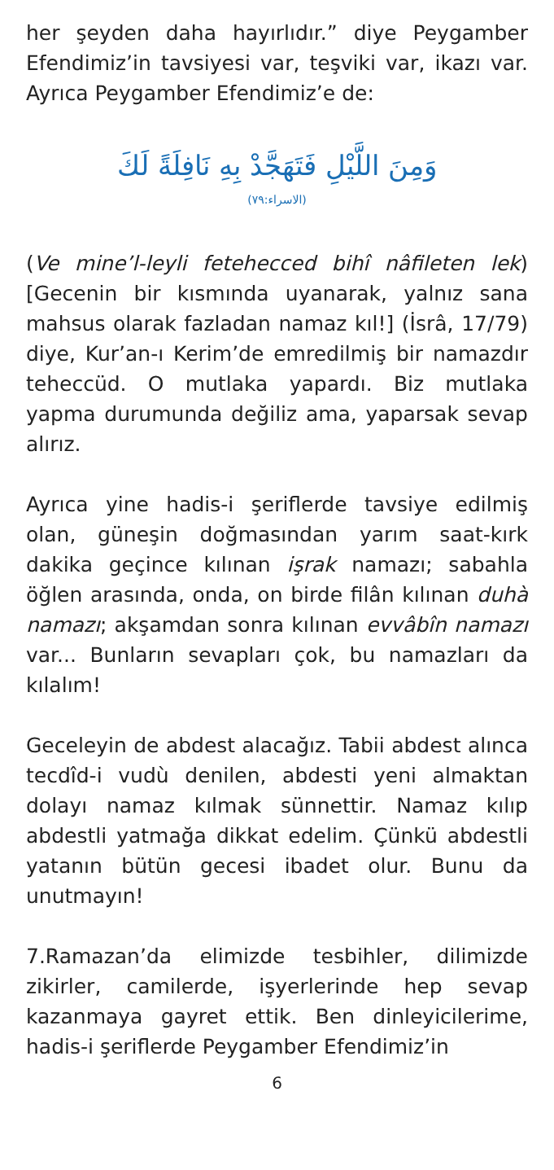her şeyden daha hayırlıdır.” diye Peygamber Efendimiz’in tavsiyesi var, teşviki var, ikazı var. Ayrıca Peygamber Efendimiz’e de:
وَمِنَ اللَّيْلِ فَتَهَجَّدْ بِهِ نَافِلَةً لَكَ
(الاسراء:٧٩)
(Ve mine’l-leyli fetehecced bihî nâfileten lek) [Gecenin bir kısmında uyanarak, yalnız sana mahsus olarak fazladan namaz kıl!] (İsrâ, 17/79) diye, Kur’an-ı Kerim’de emredilmiş bir namazdır teheccüd. O mutlaka yapardı. Biz mutlaka yapma durumunda değiliz ama, yaparsak sevap alırız.
Ayrıca yine hadis-i şeriflerde tavsiye edilmiş olan, güneşin doğmasından yarım saat-kırk dakika geçince kılınan işrak namazı; sabahla öğlen arasında, onda, on birde filân kılınan duhà namazı; akşamdan sonra kılınan evvâbîn namazı var... Bunların sevapları çok, bu namazları da kılalım!
Geceleyin de abdest alacağız. Tabii abdest alınca tecdîd-i vudù denilen, abdesti yeni almaktan dolayı namaz kılmak sünnettir. Namaz kılıp abdestli yatmağa dikkat edelim. Çünkü abdestli yatanın bütün gecesi ibadet olur. Bunu da unutmayın!
7.Ramazan’da elimizde tesbihler, dilimizde zikirler, camilerde, işyerlerinde hep sevap kazanmaya gayret ettik. Ben dinleyicilerime, hadis-i şeriflerde Peygamber Efendimiz’in
6